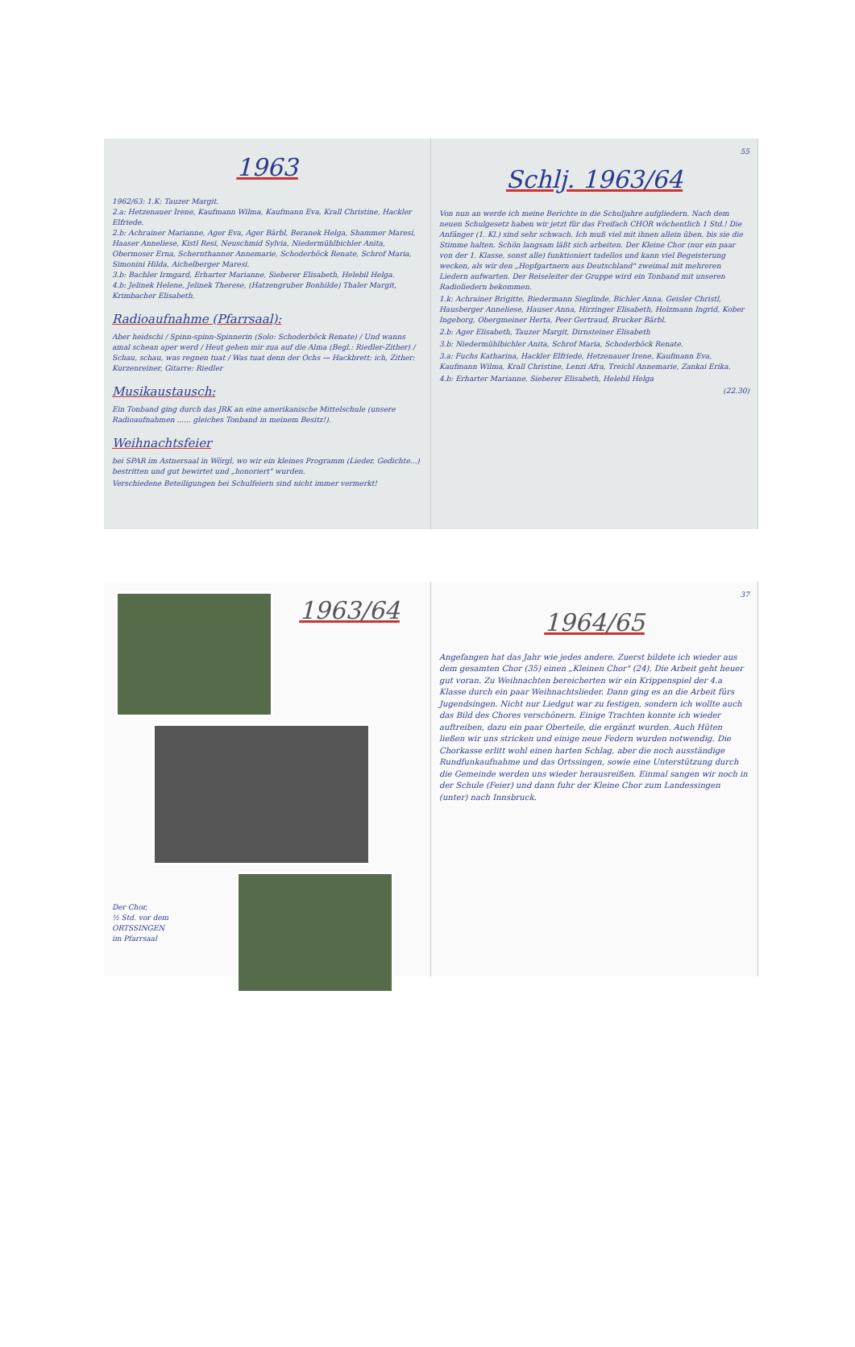1963
1962/63: 1.K: Tauzer Margit.
2.a: Hetzenauer Irene, Kaufmann Wilma, Kaufmann Eva, Krall Christine, Hackler Elfriede.
2.b: Achrainer Marianne, Ager Eva, Ager Bärbl, Beranek Helga, Shammer Maresi, Haaser Anneliese, Kistl Resi, Neuschmid Sylvia, Niedermühlbichler Anita, Obermoser Erna, Schernthanner Annemarie, Schoderböck Renate, Schrof Maria, Simonini Hilda, Aichelberger Maresi.
3.b: Bachler Irmgard, Erharter Marianne, Sieberer Elisabeth, Helebil Helga.
4.b: Jelinek Helene, Jelinek Therese, (Hatzengruber Bonhilde) Thaler Margit, Krimbacher Elisabeth.
Radioaufnahme (Pfarrsaal):
Aber heidschi / Spinn-spinn-Spinnerin (Solo: Schoderböck Renate) / Und wanns amal schean aper werd / Heut gehen mir zua auf die Alma (Begl.: Riedler-Zither) / Schau, schau, was regnen tuat / Was tuat denn der Ochs — Hackbrett: ich, Zither: Kurzenreiner, Gitarre: Riedler
Musikaustausch:
Ein Tonband ging durch das JRK an eine amerikanische Mittelschule (unsere Radioaufnahmen ...... gleiches Tonband in meinem Besitz!).
Weihnachtsfeier
bei SPAR im Astnersaal in Wörgl, wo wir ein kleines Programm (Lieder, Gedichte...) bestritten und gut bewirtet und „honoriert" wurden.
Verschiedene Beteiligungen bei Schulfeiern sind nicht immer vermerkt!
55
Schlj. 1963/64
Von nun an werde ich meine Berichte in die Schuljahre aufgliedern. Nach dem neuen Schulgesetz haben wir jetzt für das Freifach CHOR wöchentlich 1 Std.! Die Anfänger (1. Kl.) sind sehr schwach. Ich muß viel mit ihnen allein üben, bis sie die Stimme halten. Schön langsam läßt sich arbeiten. Der Kleine Chor (nur ein paar von der 1. Klasse, sonst alle) funktioniert tadellos und kann viel Begeisterung wecken, als wir den „Hopfgartnern aus Deutschland" zweimal mit mehreren Liedern aufwarten. Der Reiseleiter der Gruppe wird ein Tonband mit unseren Radioliedern bekommen.
1.k: Achrainer Brigitte, Biedermann Sieglinde, Bichler Anna, Geisler Christl, Hausberger Anneliese, Hauser Anna, Hirzinger Elisabeth, Holzmann Ingrid, Kober Ingeborg, Obergmeiner Herta, Peer Gertraud, Brucker Bärbl.
2.b: Ager Elisabeth, Tauzer Margit, Dirnsteiner Elisabeth
3.b: Niedermühlbichler Anita, Schrof Maria, Schoderböck Renate.
3.a: Fuchs Katharina, Hackler Elfriede, Hetzenauer Irene, Kaufmann Eva, Kaufmann Wilma, Krall Christine, Lenzi Afra, Treichl Annemarie, Zankai Erika.
4.b: Erharter Marianne, Sieberer Elisabeth, Helebil Helga
(22.30)
1963/64
Der Chor,
½ Std. vor dem
ORTSSINGEN
im Pfarrsaal
37
1964/65
Angefangen hat das Jahr wie jedes andere. Zuerst bildete ich wieder aus dem gesamten Chor (35) einen „Kleinen Chor" (24). Die Arbeit geht heuer gut voran. Zu Weihnachten bereicherten wir ein Krippenspiel der 4.a Klasse durch ein paar Weihnachtslieder. Dann ging es an die Arbeit fürs Jugendsingen. Nicht nur Liedgut war zu festigen, sondern ich wollte auch das Bild des Chores verschönern. Einige Trachten konnte ich wieder auftreiben, dazu ein paar Oberteile, die ergänzt wurden. Auch Hüten ließen wir uns stricken und einige neue Federn wurden notwendig. Die Chorkasse erlitt wohl einen harten Schlag, aber die noch ausständige Rundfunkaufnahme und das Ortssingen, sowie eine Unterstützung durch die Gemeinde werden uns wieder herausreißen. Einmal sangen wir noch in der Schule (Feier) und dann fuhr der Kleine Chor zum Landessingen (unter) nach Innsbruck.